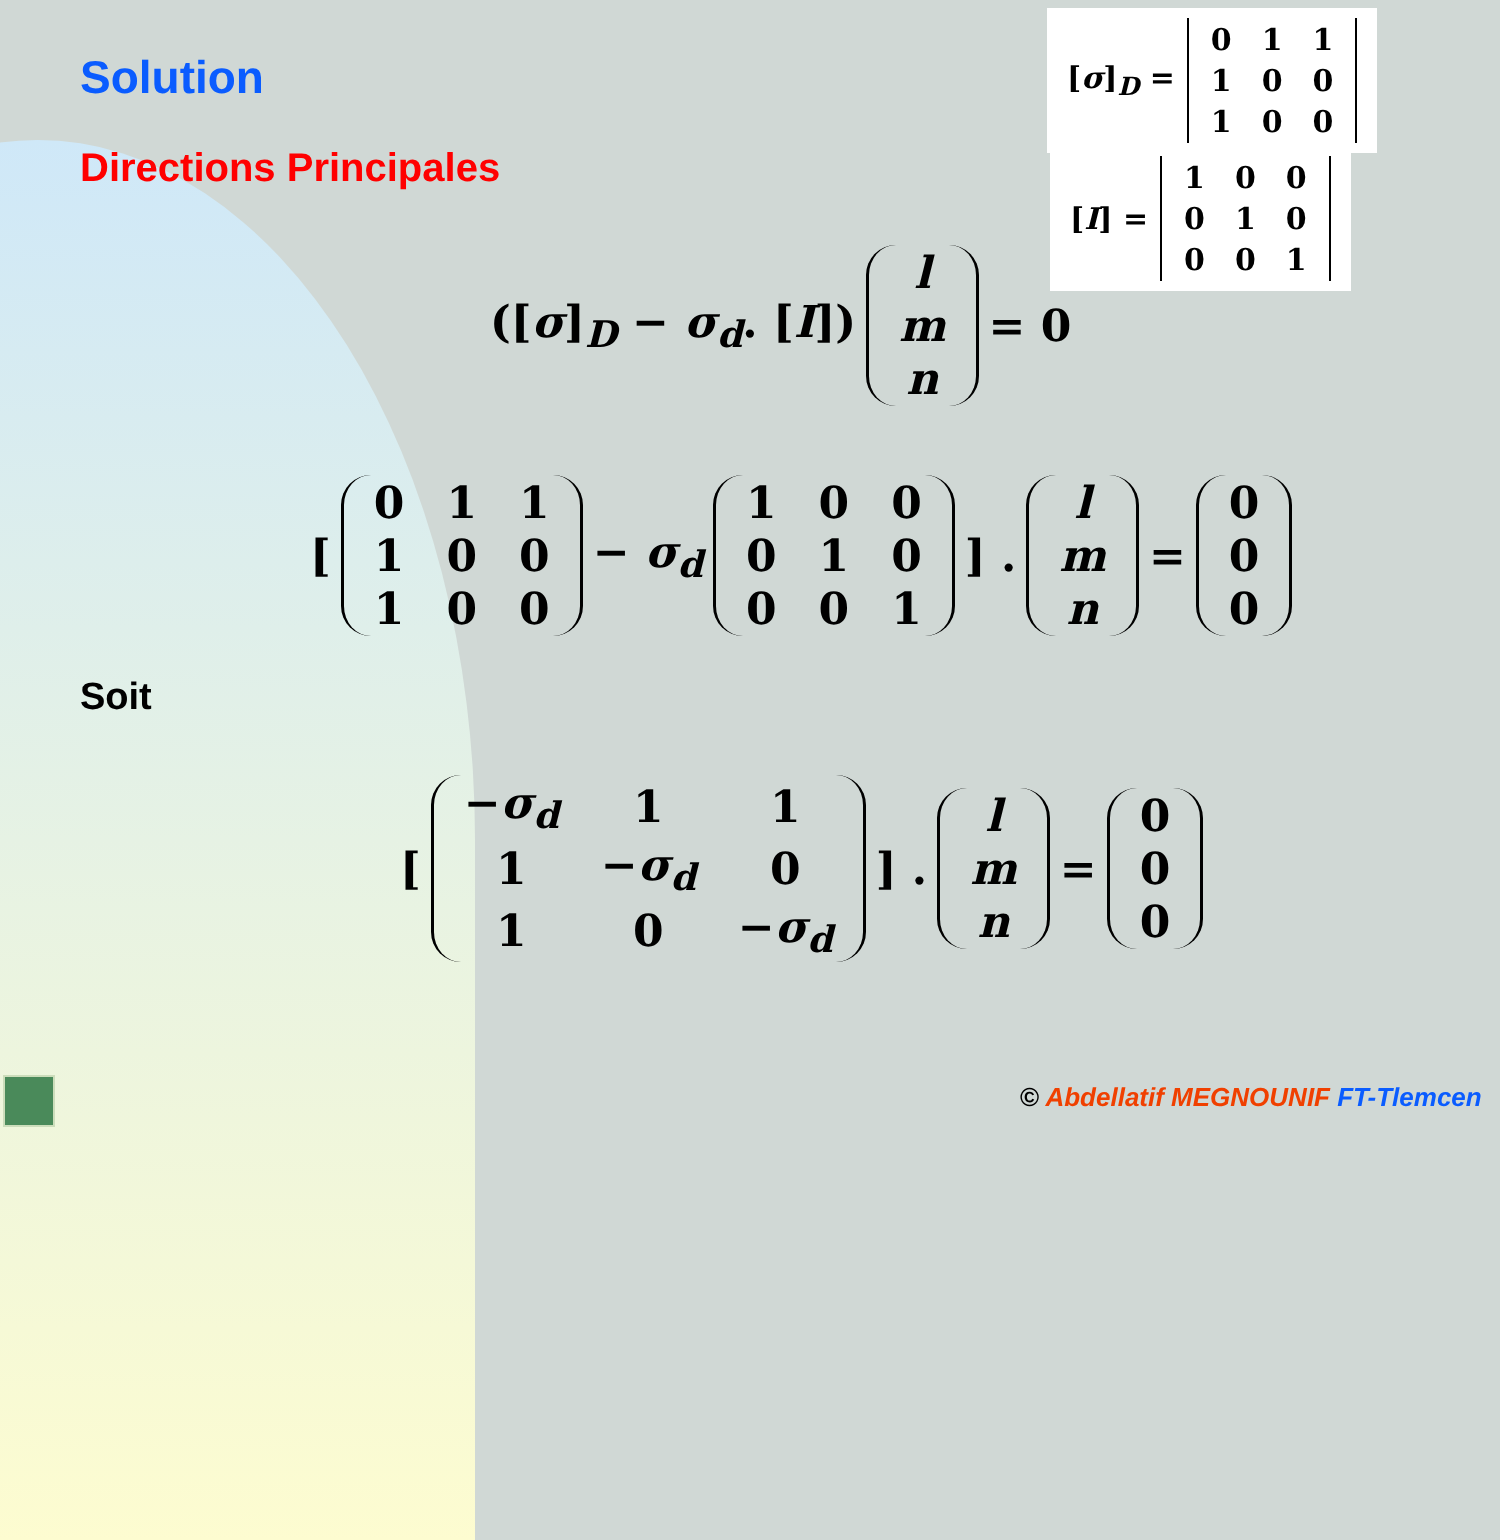Solution
Directions Principales
[σ]<sub>D</sub> =
| 0 | 1 | 1 |
| 1 | 0 | 0 |
| 1 | 0 | 0 |
[I] =
| 1 | 0 | 0 |
| 0 | 1 | 0 |
| 0 | 0 | 1 |
([σ]<sub>D</sub> − σ<sub>d</sub>. [I])
| l |
| m |
| n |
= 0
[
| 0 | 1 | 1 |
| 1 | 0 | 0 |
| 1 | 0 | 0 |
− σ<sub>d</sub>
| 1 | 0 | 0 |
| 0 | 1 | 0 |
| 0 | 0 | 1 |
] .
| l |
| m |
| n |
=
| 0 |
| 0 |
| 0 |
Soit
[
| − σ<sub>d</sub> | 1 | 1 |
| 1 | − σ<sub>d</sub> | 0 |
| 1 | 0 | − σ<sub>d</sub> |
] .
| l |
| m |
| n |
=
| 0 |
| 0 |
| 0 |
© Abdellatif MEGNOUNIF FT-Tlemcen